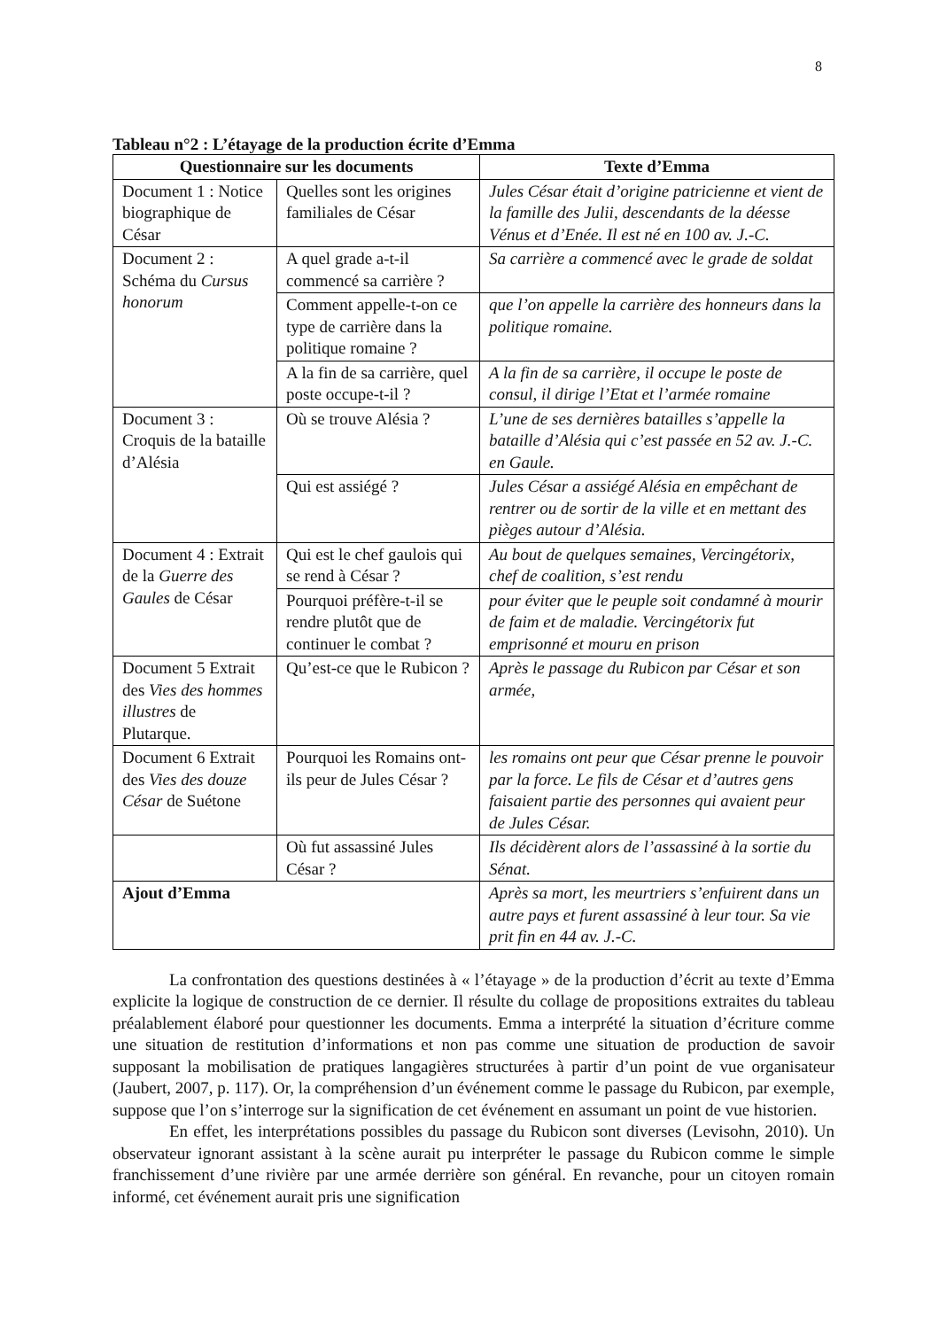8
Tableau n°2 : L’étayage de la production écrite d’Emma
| Questionnaire sur les documents | | Texte d’Emma |
| --- | --- | --- |
| Document 1 : Notice biographique de César | Quelles sont les origines familiales de César | Jules César était d’origine patricienne et vient de la famille des Julii, descendants de la déesse Vénus et d’Enée. Il est né en 100 av. J.-C. |
| Document 2 : Schéma du Cursus honorum | A quel grade a-t-il commencé sa carrière ? | Sa carrière a commencé avec le grade de soldat |
| | Comment appelle-t-on ce type de carrière dans la politique romaine ? | que l’on appelle la carrière des honneurs dans la politique romaine. |
| | A la fin de sa carrière, quel poste occupe-t-il ? | A la fin de sa carrière, il occupe le poste de consul, il dirige l’Etat et l’armée romaine |
| Document 3 : Croquis de la bataille d’Alésia | Où se trouve Alésia ? | L’une de ses dernières batailles s’appelle la bataille d’Alésia qui c’est passée en 52 av. J.-C. en Gaule. |
| | Qui est assiégé ? | Jules César a assiégé Alésia en empêchant de rentrer ou de sortir de la ville et en mettant des pièges autour d’Alésia. |
| Document 4 : Extrait de la Guerre des Gaules de César | Qui est le chef gaulois qui se rend à César ? | Au bout de quelques semaines, Vercingétorix, chef de coalition, s’est rendu |
| | Pourquoi préfère-t-il se rendre plutôt que de continuer le combat ? | pour éviter que le peuple soit condamné à mourir de faim et de maladie. Vercingétorix fut emprisonné et mouru en prison |
| Document 5 Extrait des Vies des hommes illustres de Plutarque. | Qu’est-ce que le Rubicon ? | Après le passage du Rubicon par César et son armée, |
| Document 6 Extrait des Vies des douze César de Suétone | Pourquoi les Romains ont-ils peur de Jules César ? | les romains ont peur que César prenne le pouvoir par la force. Le fils de César et d’autres gens faisaient partie des personnes qui avaient peur de Jules César. |
| | Où fut assassiné Jules César ? | Ils décidèrent alors de l’assassiné à la sortie du Sénat. |
| Ajout d’Emma | | Après sa mort, les meurtriers s’enfuirent dans un autre pays et furent assassiné à leur tour. Sa vie prit fin en 44 av. J.-C. |
La confrontation des questions destinées à « l’étayage » de la production d’écrit au texte d’Emma explicite la logique de construction de ce dernier. Il résulte du collage de propositions extraites du tableau préalablement élaboré pour questionner les documents. Emma a interprété la situation d’écriture comme une situation de restitution d’informations et non pas comme une situation de production de savoir supposant la mobilisation de pratiques langagières structurées à partir d’un point de vue organisateur (Jaubert, 2007, p. 117). Or, la compréhension d’un événement comme le passage du Rubicon, par exemple, suppose que l’on s’interroge sur la signification de cet événement en assumant un point de vue historien.
En effet, les interprétations possibles du passage du Rubicon sont diverses (Levisohn, 2010). Un observateur ignorant assistant à la scène aurait pu interpréter le passage du Rubicon comme le simple franchissement d’une rivière par une armée derrière son général. En revanche, pour un citoyen romain informé, cet événement aurait pris une signification